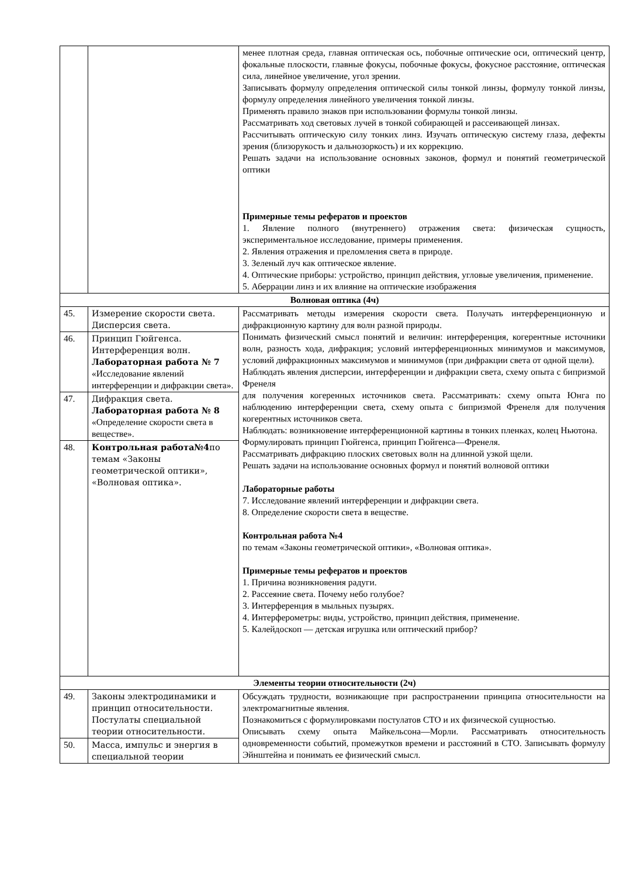| | | менее плотная среда, главная оптическая ось, побочные оптические оси, оптический центр, фокальные плоскости, главные фокусы, побочные фокусы, фокусное расстояние, оптическая сила, линейное увеличение, угол зрении. Записывать формулу определения оптической силы тонкой линзы, формулу тонкой линзы, формулу определения линейного увеличения тонкой линзы. Применять правило знаков при использовании формулы тонкой линзы. Рассматривать ход световых лучей в тонкой собирающей и рассеивающей линзах. Рассчитывать оптическую силу тонких линз. Изучать оптическую систему глаза, дефекты зрения (близорукость и дальнозоркость) и их коррекцию. Решать задачи на использование основных законов, формул и понятий геометрической оптики Примерные темы рефератов и проектов 1. Явление полного (внутреннего) отражения света: физическая сущность, экспериментальное исследование, примеры применения. 2. Явления отражения и преломления света в природе. 3. Зеленый луч как оптическое явление. 4. Оптические приборы: устройство, принцип действия, угловые увеличения, применение. 5. Аберрации линз и их влияние на оптические изображения |
| Волновая оптика (4ч) | | |
| 45. | Измерение скорости света. Дисперсия света. | Рассматривать методы измерения скорости света. Получать интерференционную и дифракционную картину для волн разной природы. Понимать физический смысл понятий и величин: интерференция, когерентные источники волн, разность хода, дифракция; условий интерференционных минимумов и максимумов, условий дифракционных максимумов и минимумов (при дифракции света от одной щели). Наблюдать явления дисперсии, интерференции и дифракции света, схему опыта с бипризмой Френеля для получения когеренных источников света. Рассматривать: схему опыта Юнга по наблюдению интерференции света, схему опыта с бипризмой Френеля для получения когерентных источников света. Наблюдать: возникновение интерференционной картины в тонких пленках, колец Ньютона. Формулировать принцип Гюйгенса, принцип Гюйгенса—Френеля. Рассматривать дифракцию плоских световых волн на длинной узкой щели. Решать задачи на использование основных формул и понятий волновой оптики Лабораторные работы 7. Исследование явлений интерференции и дифракции света. 8. Определение скорости света в веществе. Контрольная работа №4 по темам «Законы геометрической оптики», «Волновая оптика». Примерные темы рефератов и проектов 1. Причина возникновения радуги. 2. Рассеяние света. Почему небо голубое? 3. Интерференция в мыльных пузырях. 4. Интерферометры: виды, устройство, принцип действия, применение. 5. Калейдоскоп — детская игрушка или оптический прибор? |
| 46. | Принцип Гюйгенса. Интерференция волн. Лабораторная работа № 7 «Исследование явлений интерференции и дифракции света». | |
| 47. | Дифракция света. Лабораторная работа № 8 «Определение скорости света в веществе». | |
| 48. | Контрольная работа№4 по темам «Законы геометрической оптики», «Волновая оптика». | |
| Элементы теории относительности (2ч) | | |
| 49. | Законы электродинамики и принцип относительности. Постулаты специальной теории относительности. | Обсуждать трудности, возникающие при распространении принципа относительности на электромагнитные явления. Познакомиться с формулировками постулатов СТО и их физической сущностью. Описывать схему опыта Майкельсона—Морли. Рассматривать относительность одновременности событий, промежутков времени и расстояний в СТО. Записывать формулу Эйнштейна и понимать ее физический смысл. |
| 50. | Масса, импульс и энергия в специальной теории | |